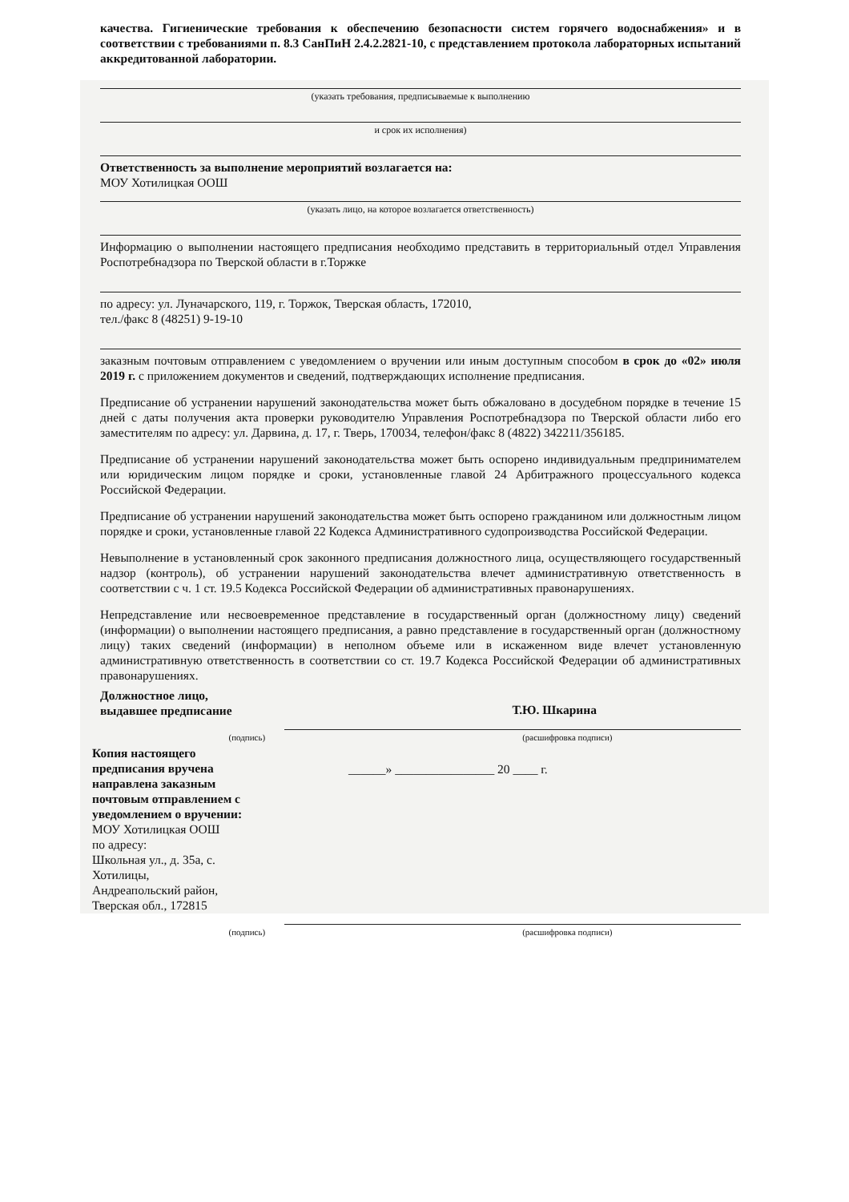качества. Гигиенические требования к обеспечению безопасности систем горячего водоснабжения» и в соответствии с требованиями п. 8.3 СанПиН 2.4.2.2821-10, с представлением протокола лабораторных испытаний аккредитованной лаборатории.
(указать требования, предписываемые к выполнению
и срок их исполнения)
Ответственность за выполнение мероприятий возлагается на:
МОУ Хотилицкая ООШ
(указать лицо, на которое возлагается ответственность)
Информацию о выполнении настоящего предписания необходимо представить в территориальный отдел Управления Роспотребнадзора по Тверской области в г.Торжке
по адресу: ул. Луначарского, 119, г. Торжок, Тверская область, 172010,
тел./факс 8 (48251) 9-19-10
заказным почтовым отправлением с уведомлением о вручении или иным доступным способом в срок до «02» июля 2019 г. с приложением документов и сведений, подтверждающих исполнение предписания.
Предписание об устранении нарушений законодательства может быть обжаловано в досудебном порядке в течение 15 дней с даты получения акта проверки руководителю Управления Роспотребнадзора по Тверской области либо его заместителям по адресу: ул. Дарвина, д. 17, г. Тверь, 170034, телефон/факс 8 (4822) 342211/356185.
Предписание об устранении нарушений законодательства может быть оспорено индивидуальным предпринимателем или юридическим лицом порядке и сроки, установленные главой 24 Арбитражного процессуального кодекса Российской Федерации.
Предписание об устранении нарушений законодательства может быть оспорено гражданином или должностным лицом порядке и сроки, установленные главой 22 Кодекса Административного судопроизводства Российской Федерации.
Невыполнение в установленный срок законного предписания должностного лица, осуществляющего государственный надзор (контроль), об устранении нарушений законодательства влечет административную ответственность в соответствии с ч. 1 ст. 19.5 Кодекса Российской Федерации об административных правонарушениях.
Непредставление или несвоевременное представление в государственный орган (должностному лицу) сведений (информации) о выполнении настоящего предписания, а равно представление в государственный орган (должностному лицу) таких сведений (информации) в неполном объеме или в искаженном виде влечет установленную административную ответственность в соответствии со ст. 19.7 Кодекса Российской Федерации об административных правонарушениях.
Должностное лицо,
выдавшее предписание
Т.Ю. Шкарина
(подпись) (расшифровка подписи)
Копия настоящего предписания вручена
направлена заказным почтовым отправлением с уведомлением о вручении:
МОУ Хотилицкая ООШ
по адресу:
Школьная ул., д. 35а, с. Хотилицы,
Андреапольский район,
Тверская обл., 172815
______» ________________ 20 ____ г.
(подпись) (расшифровка подписи)